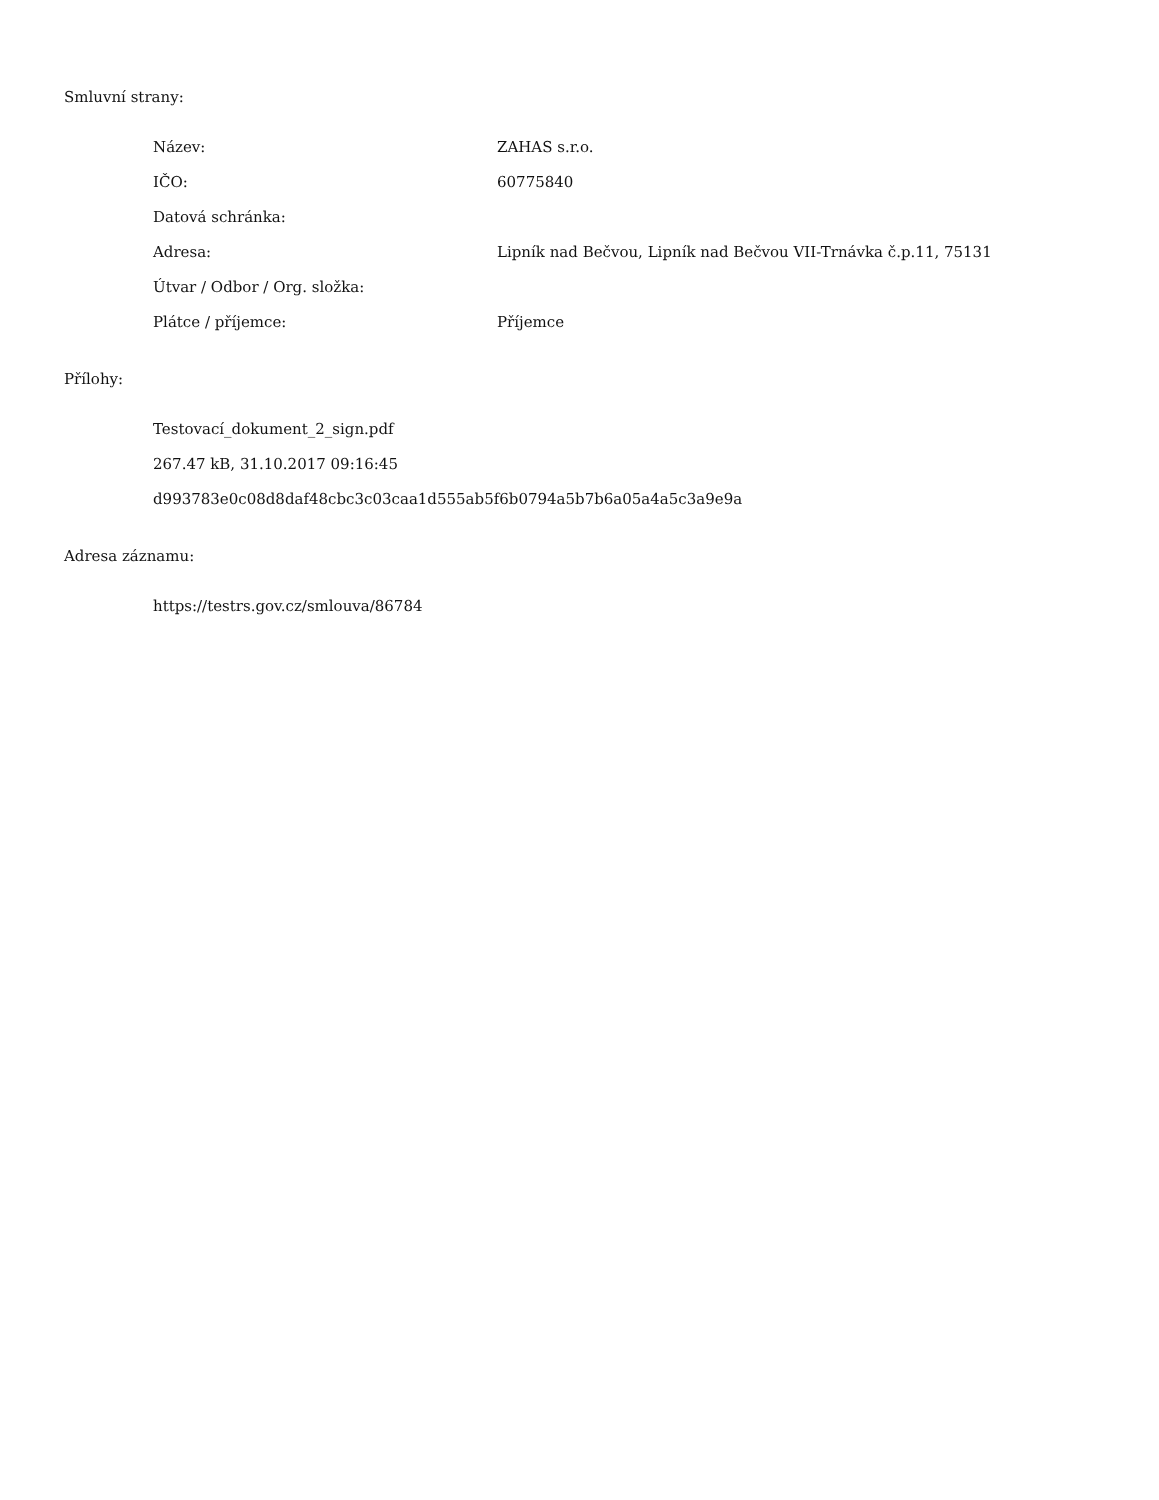Smluvní strany:
| Název: | ZAHAS s.r.o. |
| IČO: | 60775840 |
| Datová schránka: | |
| Adresa: | Lipník nad Bečvou, Lipník nad Bečvou VII-Trnávka č.p.11, 75131 |
| Útvar / Odbor / Org. složka: | |
| Plátce / příjemce: | Příjemce |
Přílohy:
Testovací_dokument_2_sign.pdf
267.47 kB, 31.10.2017 09:16:45
d993783e0c08d8daf48cbc3c03caa1d555ab5f6b0794a5b7b6a05a4a5c3a9e9a
Adresa záznamu:
https://testrs.gov.cz/smlouva/86784